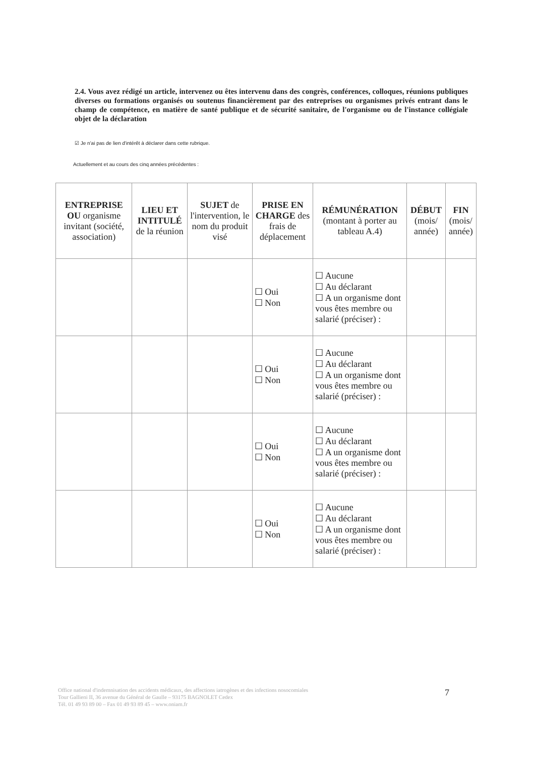2.4. Vous avez rédigé un article, intervenez ou êtes intervenu dans des congrès, conférences, colloques, réunions publiques diverses ou formations organisés ou soutenus financièrement par des entreprises ou organismes privés entrant dans le champ de compétence, en matière de santé publique et de sécurité sanitaire, de l'organisme ou de l'instance collégiale objet de la déclaration
☑ Je n'ai pas de lien d'intérêt à déclarer dans cette rubrique.
Actuellement et au cours des cinq années précédentes :
| ENTREPRISE OU organisme invitant (société, association) | LIEU ET INTITULÉ de la réunion | SUJET de l'intervention, le nom du produit visé | PRISE EN CHARGE des frais de déplacement | RÉMUNÉRATION (montant à porter au tableau A.4) | DÉBUT (mois/ année) | FIN (mois/ année) |
| --- | --- | --- | --- | --- | --- | --- |
| | | | ☐ Oui ☐ Non | ☐ Aucune ☐ Au déclarant ☐ A un organisme dont vous êtes membre ou salarié (préciser) : | | |
| | | | ☐ Oui ☐ Non | ☐ Aucune ☐ Au déclarant ☐ A un organisme dont vous êtes membre ou salarié (préciser) : | | |
| | | | ☐ Oui ☐ Non | ☐ Aucune ☐ Au déclarant ☐ A un organisme dont vous êtes membre ou salarié (préciser) : | | |
| | | | ☐ Oui ☐ Non | ☐ Aucune ☐ Au déclarant ☐ A un organisme dont vous êtes membre ou salarié (préciser) : | | |
Office national d'indemnisation des accidents médicaux, des affections iatrogènes et des infections nosocomiales
Tour Gallieni II, 36 avenue du Général de Gaulle – 93175 BAGNOLET Cedex
Tél. 01 49 93 89 00 – Fax 01 49 93 89 45 – www.oniam.fr
7